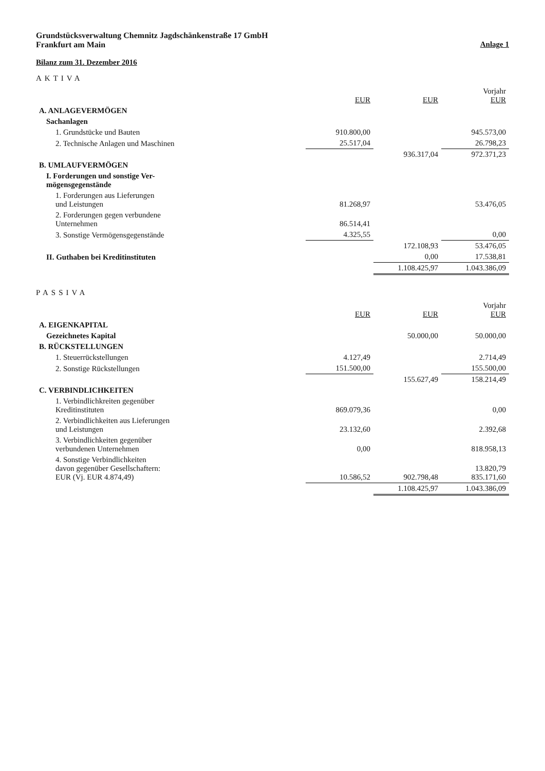Grundstücksverwaltung Chemnitz Jagdschänkenstraße 17 GmbH
Frankfurt am Main
Anlage 1
Bilanz zum 31. Dezember 2016
AKTIVA
| | EUR | EUR | Vorjahr EUR |
| --- | --- | --- | --- |
| A. ANLAGEVERMÖGEN | | | |
| Sachanlagen | | | |
| 1. Grundstücke und Bauten | 910.800,00 | | 945.573,00 |
| 2. Technische Anlagen und Maschinen | 25.517,04 | | 26.798,23 |
| | | 936.317,04 | 972.371,23 |
| B. UMLAUFVERMÖGEN | | | |
| I. Forderungen und sonstige Ver- mögensgegenstände | | | |
| 1. Forderungen aus Lieferungen und Leistungen | 81.268,97 | | 53.476,05 |
| 2. Forderungen gegen verbundene Unternehmen | 86.514,41 | | |
| 3. Sonstige Vermögensgegenstände | 4.325,55 | | 0,00 |
| | | 172.108,93 | 53.476,05 |
| II. Guthaben bei Kreditinstituten | | 0,00 | 17.538,81 |
| | | 1.108.425,97 | 1.043.386,09 |
PASSIVA
| | EUR | EUR | Vorjahr EUR |
| --- | --- | --- | --- |
| A. EIGENKAPITAL | | | |
| Gezeichnetes Kapital | | 50.000,00 | 50.000,00 |
| B. RÜCKSTELLUNGEN | | | |
| 1. Steuerrückstellungen | 4.127,49 | | 2.714,49 |
| 2. Sonstige Rückstellungen | 151.500,00 | | 155.500,00 |
| | | 155.627,49 | 158.214,49 |
| C. VERBINDLICHKEITEN | | | |
| 1. Verbindlichkreiten gegenüber Kreditinstituten | 869.079,36 | | 0,00 |
| 2. Verbindlichkeiten aus Lieferungen und Leistungen | 23.132,60 | | 2.392,68 |
| 3. Verbindlichkeiten gegenüber verbundenen Unternehmen | 0,00 | | 818.958,13 |
| 4. Sonstige Verbindlichkeiten davon gegenüber Gesellschaftern: EUR (Vj. EUR 4.874,49) | 10.586,52 | 902.798,48 | 13.820,79 835.171,60 |
| | | 1.108.425,97 | 1.043.386,09 |